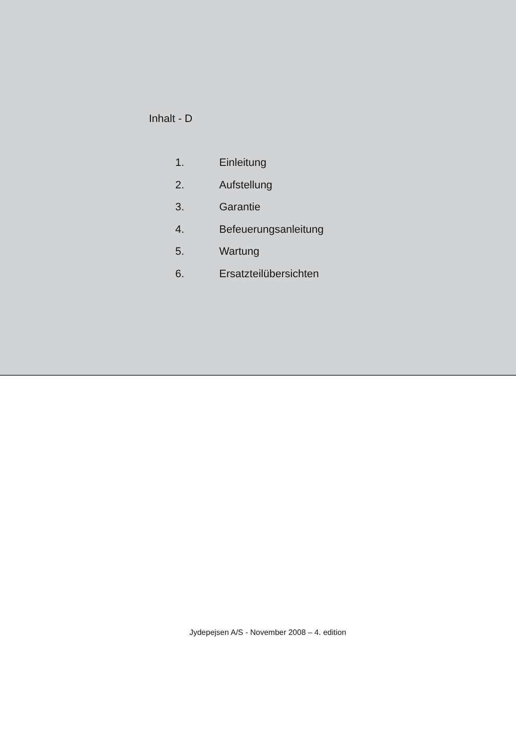Inhalt - D
1. Einleitung
2. Aufstellung
3. Garantie
4. Befeuerungsanleitung
5. Wartung
6. Ersatzteilübersichten
Jydepejsen A/S - November 2008 – 4. edition